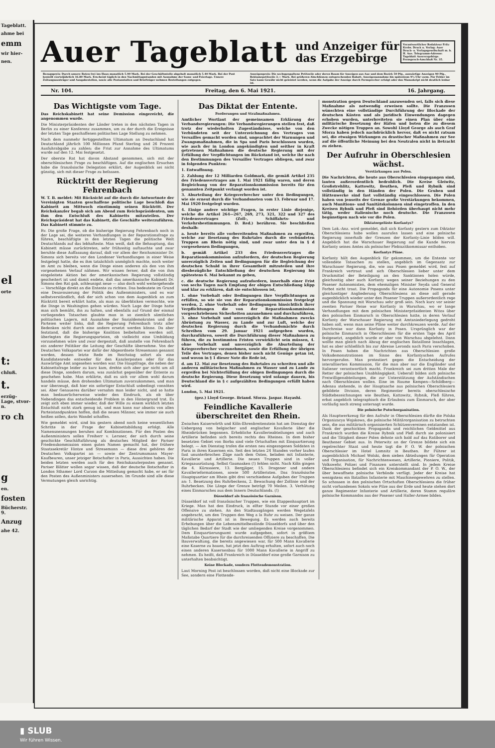Tageblatt.
ahme bei
emm
wir hier-
nen.
el
orte
t:
chluß.
t.
erzüg- Lage, stvor- n.
ro ch
g
en.
fosten
Bücherstr. 9.
Anzug
ahe 42.
Auer Tageblatt
und Anzeiger für
das Erzgebirge
Verantwortlicher Redakteur Fritz Krebs. Druck u. Verlag: Auer Druck- u. Verlagsgesellschaft m. b. H. Aue. Telegramm-Adresse: Tageblatt Auererzgebirge. Fernsprech-Anschluß Nr. 35.
Bezugspreis: Durch unsere Boten frei ins Haus monatlich 5.90 Mark. Bei der Geschäftsstelle abgeholt monatlich 5.40 Mark. Bei der Post bestellt vierteljährlich 16.80 Mark. Erscheint täglich in den Nachmittagsstunden mit Ausnahme der Sonn- und Feiertage. Unsere Zeitungsausträger und Ausgabestellen, sowie alle Postanstalten und Briefträger nehmen Bestellungen entgegen.
Anzeigenpreis: Die sechsgespaltene Petitzeile oder deren Raum für Anzeigen aus Aue und dem Bezirk 50 Pfg., auswärtige Anzeigen 90 Pfg., Reklamepetitzeile 3.— Mark. Bei größeren Abschlüssen entsprechenden Rabatt. Anzeigenannahme bis spätestens 9½ Uhr vorm. Für Fehler im Satz kann Gewähr nicht geleistet werden, wenn die Aufgabe der Anzeige durch Fernsprecher erfolgt oder das Manuskript nicht deutlich lesbar ist.
Nr. 104. Freitag, den 6. Mai 1921. 16. Jahrgang.
Das Wichtigste vom Tage.
Das Reichskabinett hat seine Demission eingereicht, die angenommen wurde.
Die Ministerpräsidenten der Länder treten in den nächsten Tagen in Berlin zu einer Konferenz zusammen, um zu der durch die Ereignisse der letzten Tage geschaffenen politischen Lage Stellung zu nehmen.
Nach dem nunmehr fertiggestellten Ultimatum an Deutschland hat Deutschland jährlich 100 Millionen Pfund Sterling und 26 Prozent Ausfuhrabgabe zu zahlen; die Frist zur Annahme des Ultimatums wurde auf den 12. Mai festgesetzt.
Der oberste Rat hat davon Abstand genommen, sich mit der oberschlesischen Frage zu beschäftigen. Auf die englischen Ersuchen habe die französische Delegation erklärt, der Augenblick sei nicht günstig, sich mit dieser Frage zu befassen.
Rücktritt der Regierung Fehrenbach
W. T. B. meldet: Mit Rücksicht auf die durch die Antwortnote der Vereinigten Staaten geschaffene politische Lage beschloß das Kabinett am Mittwoch einstimmig seinen Rücktritt. Der Reichskanzler begab sich am Abend zum Reichspräsidenten, um ihm den Entschluß des Kabinetts mitzuteilen. Der Reichspräsident hat das Kabinett, die Geschäfte weiterzuführen. Das Kabinett stimmte zu.
Rv. Die große Frage, ob die bisherige Regierung Fehrenbach noch in der Lage sei, die weiteren Verhandlungen in der Reparationsfrage zu führen, beschäftigte in den letzten Tagen die politische Welt Deutschlands auf das lebhafteste. Man weiß, daß die Behauptung, das Kabinett müsse zurücktreten, sehr frühzeitig auftauchte und zwar beruhte diese Auffassung darauf, daß vor allem der Reichsminister Dr. Simons sich bereits vor den Londoner Verhandlungen in einer Weise festgelegt hatte, die es ihm tatsächlich unmöglich machte, noch weiter im Amt zu bleiben, wenn die Dinge einen anderen als den von ihm vorgesehenen Verlauf nähmen. Wir wissen ferner, daß die von ihm eingeleitete Aktion bei der amerikanischen Regierung vollständig gescheitert ist und damit endete, daß das amerikanische Kabinett Dr. Simons den Rat gab, schleunigst neue — also doch wohl weitergehende — Vorschläge direkt an die Entente zu richten. Das bedeutete im Grund eine Desavouierung der Politik des Außenministers, und es war selbstverständlich, daß der sich schon von dem Augenblick an zum Rücktritt bereit erklärt hatte, als man zu überblicken vermochte, wie die Dinge in Washington gehen würden. Nach Lage der Dinge hatte man sich bemüht, ihn zu halten, und ebenfalls auf Grund der einmal vorliegenden Tatsachen glaubte man in so ziemlich sämtlichen politischen Lagern, mit Ausnahme der Sozialdemokraten und der Parteien weiter links, daß die Regierung Fehrenbach trotz aller Bedenken nicht durch eine andere ersetzt werden könne. Da aber feststand, daß die bisherige Koalition beibehalten werden soll, überlegten die Regierungsparteien, ob vielleicht eine Umbildung vorzunehmen wäre und zwar dergestalt, daß anstelle von Fehrenbach ein anderer Politiker die Leitung der Geschäfte übernehme. Von der Deutschen Volkspartei war dafür der Abgeordnete Stresemann genannt worden, dessen letzte Rede im Reichstag sofort als eine Kandidatenrede entweder für den Kanzlerposten oder für das Auswärtige Amt angesehen worden war. Die Hauptfrage, die neben der Kabinettsfrage leider zu kurz kam, drehte sich aber gar nicht um all diese Dinge, sondern darum, was zunächst gegenüber der Entente zu geschehen habe. Man erklärte, daß es sich vor allem wohl darum handeln müsse, dem drohenden Ultimatum zuvorzukommen, und man war überzeugt, daß hier ein sofortiger Entschluß unbedingt vonnöten sei. Aber Genaueres darüber vernahm man leider nicht, und so hatte man bedauerlicherweise wieder den Eindruck, als ob über Nebendingen das entscheidende Problem in den Hintergrund trat. Es zeigt sich eben immer wieder, daß der Wille zu einem wirklich letzten Entschluß nicht stark genug ist, und man kann nur abseits von allen Parteistandpunkten hoffen, daß die neuen Männer, wie immer sie auch heißen sollen, darin Wandel schaffen.
Wie gemeldet wird, sind bis gestern abend noch keine wesentlichen Schritte in der Frage der Kabinettsbildung erfolgt. Alle Namensnennungen beruhen auf Kombinationen. Für den Posten des Außenministers sollen Freiherr v. Lersner, der sich durch seine geschickte Geschäftsführung als deutsches Mitglied der Pariser Friedenskommission einen guten Namen gemacht hat, der frühere Staatssekretär Hintze und Stresemann — diese drei gehören der Deutschen Volkspartei an — sowie der Zentrumsmann Mayer-Kaufbeuren, unser jetziger Botschafter in Paris, Aussichten haben. Die beiden letzten werden auch für den Reichskanzlerposten genannt. Pariser Blätter wollen sogar wissen, daß der deutsche Botschafter in London Sthamer Lord Curzon die Mitteilung gemacht habe, er sei für den Posten des Außenministers ausersehen. Im Grunde sind alle diese Vermutungen gleich unrichtig.
Das Diktat der Entente.
Forderungen und Strafmaßnahmen.
Amtlicher Wortlaut der gemeinsamen Erklärung der Verbandsregierungen: Die Verbandsregierungen stellen fest, daß trotz der wiederholten Zugeständnisse, welche von den Verbündeten seit der Unterzeichnung des Vertrages von Versailles gemacht worden sind, ungeachtet der Warnungen und Zwangsmaßnahmen, die in Spa und Paris beschlossen wurden, wie auch der in London angekündigten und seither in Kraft getretenen Maßnahmen die deutsche Regierung mit der Erfüllung der Verpflichtungen im Rückstand ist, welche ihr nach den Bestimmungen des Versailler Vertrages obliegen, und zwar in folgenden Punkten:
1. Entwaffnung.
2. Zahlung der 12 Milliarden Goldmark, die gemäß Artikel 235 des Friedensvertrages am 1. Mai 1921 fällig waren, und deren Begleichung von der Reparationskommission bereits für den genannten Zeitpunkt verlangt worden ist.
3. Aburteilung der Kriegsverbrecher unter den Bedingungen, wie sie erneut durch die Verbandsnoten vom 13. Februar und 17. Mai 1920 festgelegt wurden.
4. Einige andere wichtige Fragen, in erster Linie diejenige, welche die Artikel 264—267, 269, 273, 321, 322 und 327 des Friedensvertrages (Zoll-, Schiffahrts- und Verkehrsbestimmungen. D. Red.) berühren. Sie beschließen deshalb:
a. heute bereits alle vorbereitenden Maßnahmen zu ergreifen, welche zur Besetzung des Ruhrtales durch die verbündeten Truppen am Rhein nötig sind, und zwar unter den in § d vorgesehenen Bedingungen,
b. gemäß Artikel 233 des Friedensvertrages die Reparationskommission aufzufordern, der deutschen Regierung unverzüglich Zeiten und Bedingungen für die Begleichung der deutschen Schuld in ihrer Gesamtheit mitzuteilen und ihre diesbezügliche Entschließung der deutschen Regierung bis spätestens 6. Mai bekannt zu geben,
c. die deutsche Regierung aufzufordern, innerhalb einer Frist von sechs Tagen nach Empfang der obigen Entschließung klipp und klar zu erklären, daß sie entschlossen ist,
1. ohne Vorbehalt oder Bedingungen ihre Verpflichtungen zu erfüllen, so wie sie von der Reparationskommission festgelegt werden, 2. ohne Vorbehalt oder Bedingungen hinsichtlich ihrer Verpflichtungen die von der Reparationskommission vorgeschriebenen Sicherheiten anzunehmen und durchzuführen, 3. ohne Vorbehalt und unverzüglich die Maßnahmen zwecks Abrüstung zu Wasser, zu Lande und zur Luft, welche der deutschen Regierung durch die Verbandsmächte durch Schreiben vom 29. Januar 1921 aufgegeben wurden, durchzuführen, soweit die Durchführung dieser Maßnahmen zu führen, die zu bestimmten Fristen verwirklicht sein müssen, 4. ohne Vorbehalt und unverzüglich die Aburteilung der Kriegsverbrecher vorzunehmen, sowie die Erfüllung der übrigen Teile des Vertrages, denen bisher noch nicht Genüge getan ist, und wovon in § 1 dieser Note die Rede ist,
d. am 12. Mai zur Besetzung des Ruhrtales zu schreiten und alle anderen militärischen Maßnahmen zu Wasser und zu Lande zu ergreifen bei Nichterfüllung der obigen Bedingungen durch die deutsche Regierung. Diese Besetzung wird solange dauern, bis Deutschland die in § c aufgezählten Bedingungen erfüllt haben wird.
London, 5. Mai 1921.
(gez.) Lloyd George. Briand. Sforza. Jaspar. Hayashi.
Feindliche Kavallerie überschreitet den Rhein.
Zwischen Kaiserwörth und Köln-Ehrenbreitenstein hat am Dienstag der Uebergang von belgischer und englischer Kavallerie über die Rheinbrücken begonnen. Erhebliche Kavallerieabteilungen und auch Artillerie befinden sich bereits rechts des Rheines. In dem bisher besetzten Gebiet von Borba sind viele Ortschaften mit Einquartierung belegt. — Am Dienstag trafen die ersten neu eingezogenen Soldaten in Paris in ihren Kasernen ein. Seit den letzten 24 Stunden vorher laufen fast ununterbrochen Züge nach dem Osten, beladen mit Infanterie, Kavallerie und Artillerie. Die neuen Truppen sind in voller Kriegsausrüstung. Selbst Gasmasken (!) fehlen nicht. Nach Köln gingen die 4. Kürassiere, 13. Bergjäger, 15. Dragoner und andere Kavallerieformationen, sowie 500 Artilleristen. Das französische Hauptquartier am Rhein gibt drei verschiedene Aufgaben der Truppen an: 1. Besetzung des Ruhrbeckens, 2. Bewachung der Zollinie und der Ruhrbecken. Die Länge der Grenze beträgt 70 Meilen. 3. Verhütung eines Einmarsches aus dem Innern Deutschlands. (!)
Düsseldorf als französische Garnison.
Düsseldorf ist voll französischer Truppen, wie ein Etappenhauptort im Kriege. Man hat den Eindruck, in elfter Stunde vor einer großen Offensive zu stehen. An den Stadtausgängen werden Wegetafeln angebracht, um den Truppen den Weg a la Ruhr zu weisen. Der ganze militärische Apparat ist in Bewegung. Es werden auch bereits Erhebungen über die Lebensmittelbestände Düsseldorfs und über den täglichen Bedarf der Stadt wie der umliegenden Kreise vorgenommen. Dem Einquartierungsamt wurde aufgegeben, sofort in größtem Maßstabe Quartiere für die durchreisenden Offiziere zu beschaffen. Die Bauverwaltung, die bereits angewiesen war, für 500 Mann Kavallerie eine Kaserne zu bauen, hat jetzt den Auftrag erhalten, sofort auch noch einen anderen Kasernenbau für 1000 Mann Kavallerie in Angriff zu nehmen. Es heißt, daß Frankreich in Düsseldorf eine große Garnison zu unterhalten beabsichtigt.
Keine Blockade, sondern Flottendemonstration.
Laut Morning Post ist beschlossen worden, daß nicht eine Blockade zur See, sondern eine Flottende-
monstration gegen Deutschland anzuwenden sei, falls sich diese Maßnahme als notwendig erweisen sollte. Die Franzosen wünschten eine vollständige Durchführung der Blockade der deutschen Küsten und als juridisch Einwendungen dagegen erhoben wurden, unterbreiteten sie einen Plan über eine militärische Besetzung der Häfen und boten die zu diesem Zwecke nötigen Truppen an. Sowohl Lloyd George als auch Graf Sforza haben jedoch nachdrücklich hervor, daß es nicht ratsam sei, die etwaigen Wirkungen zu drastischer Maßnahmen zur See auf die öffentliche Meinung bei den Neutralen nicht in Betracht zu ziehen.
Der Aufruhr in Oberschlesien wächst.
Verstärkungen aus Polen.
Die Nachrichten, die heute aus Oberschlesien eingegangen sind, lauten außerordentlich bedrohlich. Die Kreise Gleiwitz, Großstrehlitz, Kattowitz, Beuthen, Pleß und Rybnik sind vollständig in den Händen der Polen. Die Gruben und Hüttenwerke sind fast vollständig eingeschlossen. Die Polen haben von jenseits der Grenze große Verstärkungen bekommen, auch Munitions- und Sanitätskolonnen sind eingetroffen. In den Kreisen Rybnik und Pleß sind Behörden überhaupt nicht mehr tätig, weder italienische noch deutsche. Die Franzosen begünstigen nach wie vor die Polen.
Diktatorgelüste Korfantys?
Dem Lok.-Anz. wird gemeldet, daß sich Korfanty gestern zum Diktator Oberschlesiens habe wollen ausrufen lassen und eine polnische Regierung innerhalb der Grenzen der Korfanty-Linie bilden will. Angeblich hat die Warschauer Regierung auf die Kunde hiervon Korfanty seines Amtes als polnischer Plebiszitkommissar enthoben.
Korfantys Pläne.
Korfanty hält den Augenblick für gekommen, um die Entente vor vollendete Tatsachen zu stellen, angeblich im Gegensatz zur Warschauer Regierung, die, wie aus Posen gemeldet wird, fest auf Frankreich vertraut und sich Oberschlesien lieber unter dem Druckmittel der Beteiligung an den Sanktionen holen würde, gleichzeitig aber auch Korfanty wegen seiner Beziehungen zu den Posener Autonomisten, dem ehemaligen Minister Seyda und General Forbot nicht traut. Die Propaganda für eine Autonomie Posens unter gleichzeitiger Angliederung Oberschlesiens an diese soll gerade augenblicklich wieder unter den Posener Truppen außerordentlich rege und die Spannung mit Warschau sehr groß sein. Noch kurz vor seiner zweiten Pariser Reise war Korfanty in Warschau, wo er lange Verhandlungen mit dem polnischen Ministerpräsidenten Witos über den polnischen Einmarsch in Oberschlesien hatte, in deren Verlauf Korfanty der Warschauer Regierung mit Amtsniederlegung gedroht haben soll, wenn man seine Pläne weiter durchkreuzen werde. Auf der Durchreise war dann Korfanty in Posen. Ursprünglich war der polnische Einmarsch in Oberschlesien für die ersten Tage des April festgesetzt, angeblich wurde er aber von Warschau abgelehnt. Dann wollte man gleich nach Abzug der englischen Bataillone losschlagen, hat es aber schließlich bis zur Abreise Leronds nach Paris verschoben. In Posen haben die Nachrichten aus Oberschlesien große Volksdemonstrationen im Sinne des Korfantyschen Aufrufes hervorgerufen. Man protestiert gegen die Entscheidung der interalliierten Kommission, für die man aber nur die Engländer und Italiener verantwortlich macht. Frankreich sei zum dritten Male der Retter der polnischen Unabhängigkeit. Ueberall bilden sich polnische Freiwilligenabteilungen, die zur Unterstützung der Aufständischen nach Oberschlesien wollen. Eine im Raume Kempen—Schildberg—Adenau stehende, in der Hauptsache aus polnischen Oberschlesiern gebildete Division, deren Regimenter bereits oberschlesische Städtebezeichnungen wie Beuthen, Kattowitz, Rybnik, Pleß führen, erbat angeblich telegraphisch die Erlaubnis zum Einmarsch, der aber vorläufig noch streng untersagt wurde.
Die polnische Putschorganisation.
Als Hauptwerkzeug für den Aufruhr in Oberschlesien dürfte die Polska Organizacya Wojskowa, die polnische Militärorganisation zu betrachten sein, die aus militärisch organisierten Schützenvereinen entstanden ist. Dank der geschickten Propaganda und reichlichen Geldmittel aus Frankreich wurden die Kreise Rybnik und Pleß durch sie polonisiert und die Tätigkeit dieser Polen dehnte sich bald auf das Ratiborer und Beuthener Gebiet aus. In Peterwitz an der Grenze bildete sich ein regelrechter Staat und heute tagt die P. O. W. der polnischen Oberschlesier im Hotel Lomnitz in Beuthen. Ihr Führer ist augenblicklich Michael Wolski, dem sieben Abteilungen für Operation und Organisation, für Nachrichtenwesen, Artillerie, Pioniere, Politik, Volkswehr, Polizei und Finanzen unterstellt sind. In jedem Kreise Oberschlesiens befindet sich ein Kreiskommandant der P. O. W., der über bewaffnete polnische Verbände verfügt. Jeder der Kreise hat wenigstens ein Bataillon Infanterie mit Maschinengewehren zu stellen. So schossen in den polnischen Ortschaften Oberschlesiens die früher nicht vorhandenen Sokols wie Pilze aus der Erde und heute stehen dort ganze Regimenter Infanterie und Artillerie, deren Stamm reguläre polnische Kommandos aus der Posener und Haller-Armee bilden.
▮ SLUB
Wir führen Wissen.